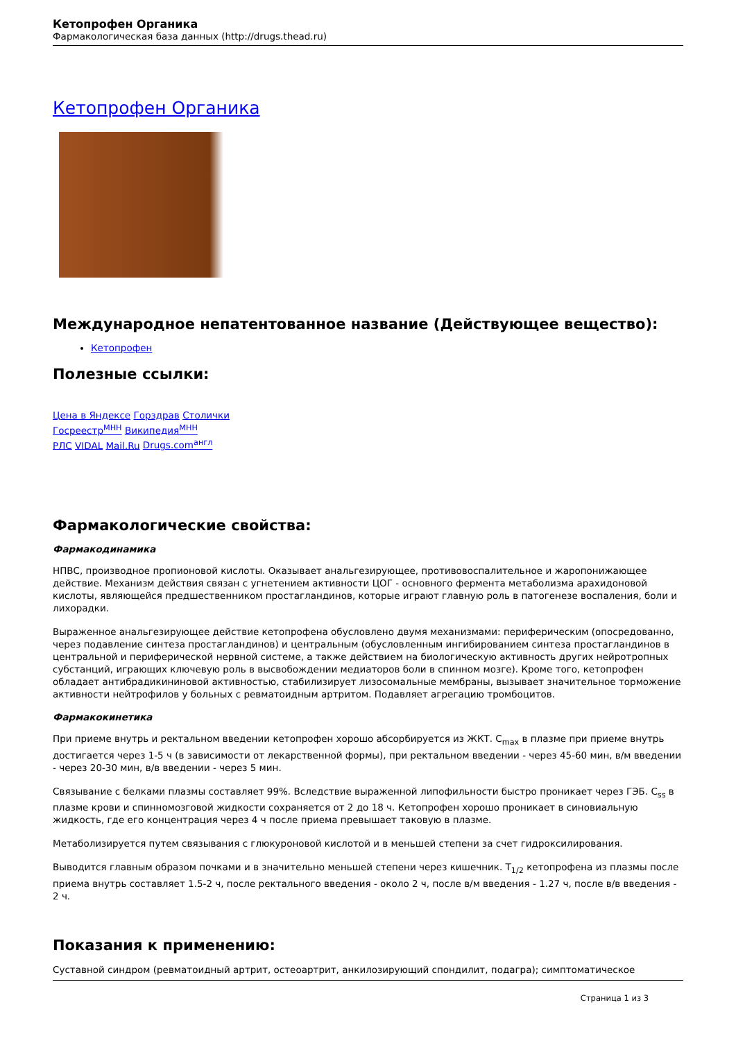Кетопрофен Органика
Фармакологическая база данных (http://drugs.thead.ru)
Кетопрофен Органика
Международное непатентованное название (Действующее вещество):
Кетопрофен
Полезные ссылки:
Цена в Яндексе Горздрав Столички
Госреестр<sup>МНН</sup> Википедия<sup>МНН</sup>
РЛС VIDAL Mail.Ru Drugs.com<sup>англ</sup>
Фармакологические свойства:
Фармакодинамика
НПВС, производное пропионовой кислоты. Оказывает анальгезирующее, противовоспалительное и жаропонижающее действие. Механизм действия связан с угнетением активности ЦОГ - основного фермента метаболизма арахидоновой кислоты, являющейся предшественником простагландинов, которые играют главную роль в патогенезе воспаления, боли и лихорадки.
Выраженное анальгезирующее действие кетопрофена обусловлено двумя механизмами: периферическим (опосредованно, через подавление синтеза простагландинов) и центральным (обусловленным ингибированием синтеза простагландинов в центральной и периферической нервной системе, а также действием на биологическую активность других нейротропных субстанций, играющих ключевую роль в высвобождении медиаторов боли в спинном мозге). Кроме того, кетопрофен обладает антибрадикининовой активностью, стабилизирует лизосомальные мембраны, вызывает значительное торможение активности нейтрофилов у больных с ревматоидным артритом. Подавляет агрегацию тромбоцитов.
Фармакокинетика
При приеме внутрь и ректальном введении кетопрофен хорошо абсорбируется из ЖКТ. C<sub>max</sub> в плазме при приеме внутрь достигается через 1-5 ч (в зависимости от лекарственной формы), при ректальном введении - через 45-60 мин, в/м введении - через 20-30 мин, в/в введении - через 5 мин.
Связывание с белками плазмы составляет 99%. Вследствие выраженной липофильности быстро проникает через ГЭБ. C<sub>ss</sub> в плазме крови и спинномозговой жидкости сохраняется от 2 до 18 ч. Кетопрофен хорошо проникает в синовиальную жидкость, где его концентрация через 4 ч после приема превышает таковую в плазме.
Метаболизируется путем связывания с глюкуроновой кислотой и в меньшей степени за счет гидроксилирования.
Выводится главным образом почками и в значительно меньшей степени через кишечник. T<sub>1/2</sub> кетопрофена из плазмы после приема внутрь составляет 1.5-2 ч, после ректального введения - около 2 ч, после в/м введения - 1.27 ч, после в/в введения - 2 ч.
Показания к применению:
Суставной синдром (ревматоидный артрит, остеоартрит, анкилозирующий спондилит, подагра); симптоматическое
Страница 1 из 3